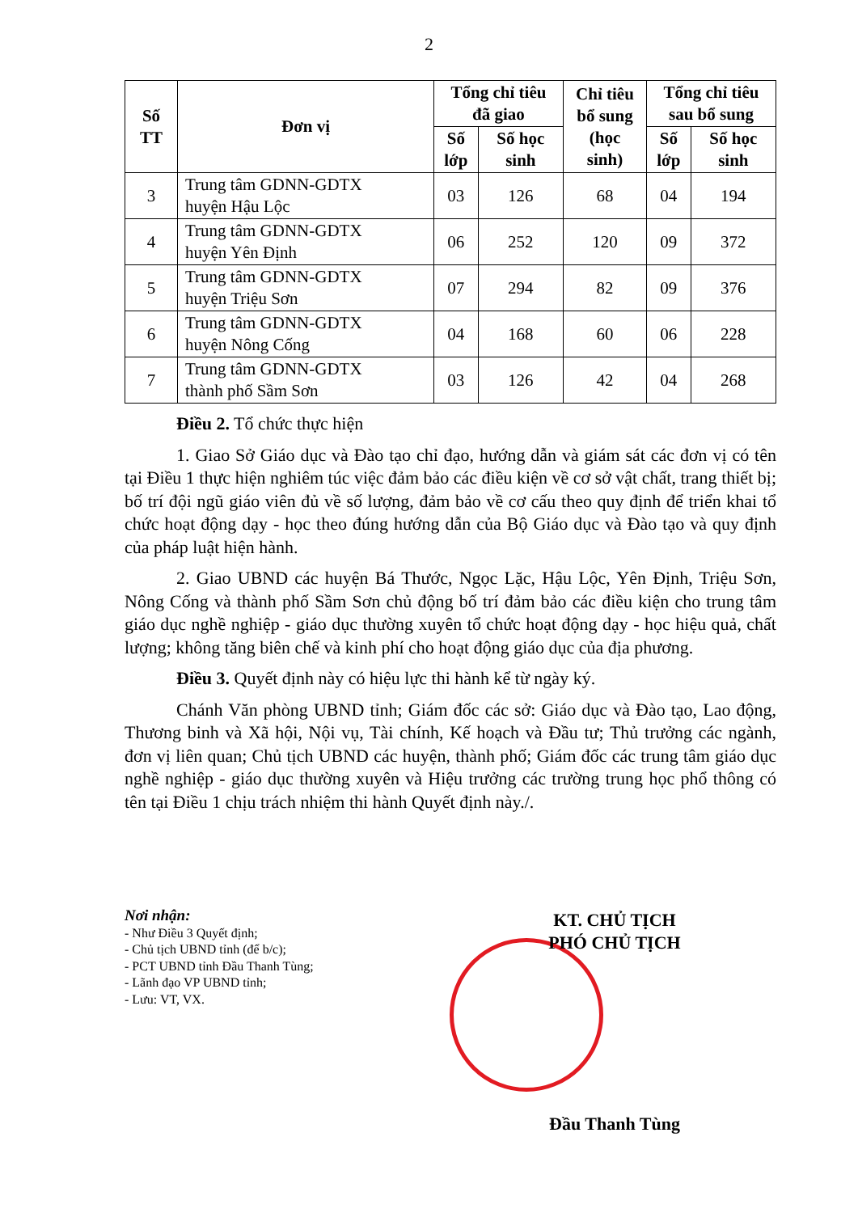2
| Số TT | Đơn vị | Tổng chỉ tiêu đã giao | | Chỉ tiêu bổ sung (học sinh) | Tổng chỉ tiêu sau bổ sung | |
| --- | --- | --- | --- | --- | --- | --- |
| | | Số lớp | Số học sinh | | Số lớp | Số học sinh |
| 3 | Trung tâm GDNN-GDTX huyện Hậu Lộc | 03 | 126 | 68 | 04 | 194 |
| 4 | Trung tâm GDNN-GDTX huyện Yên Định | 06 | 252 | 120 | 09 | 372 |
| 5 | Trung tâm GDNN-GDTX huyện Triệu Sơn | 07 | 294 | 82 | 09 | 376 |
| 6 | Trung tâm GDNN-GDTX huyện Nông Cống | 04 | 168 | 60 | 06 | 228 |
| 7 | Trung tâm GDNN-GDTX thành phố Sầm Sơn | 03 | 126 | 42 | 04 | 268 |
Điều 2. Tổ chức thực hiện
1. Giao Sở Giáo dục và Đào tạo chỉ đạo, hướng dẫn và giám sát các đơn vị có tên tại Điều 1 thực hiện nghiêm túc việc đảm bảo các điều kiện về cơ sở vật chất, trang thiết bị; bố trí đội ngũ giáo viên đủ về số lượng, đảm bảo về cơ cấu theo quy định để triển khai tổ chức hoạt động dạy - học theo đúng hướng dẫn của Bộ Giáo dục và Đào tạo và quy định của pháp luật hiện hành.
2. Giao UBND các huyện Bá Thước, Ngọc Lặc, Hậu Lộc, Yên Định, Triệu Sơn, Nông Cống và thành phố Sầm Sơn chủ động bố trí đảm bảo các điều kiện cho trung tâm giáo dục nghề nghiệp - giáo dục thường xuyên tổ chức hoạt động dạy - học hiệu quả, chất lượng; không tăng biên chế và kinh phí cho hoạt động giáo dục của địa phương.
Điều 3. Quyết định này có hiệu lực thi hành kể từ ngày ký.
Chánh Văn phòng UBND tỉnh; Giám đốc các sở: Giáo dục và Đào tạo, Lao động, Thương binh và Xã hội, Nội vụ, Tài chính, Kế hoạch và Đầu tư; Thủ trưởng các ngành, đơn vị liên quan; Chủ tịch UBND các huyện, thành phố; Giám đốc các trung tâm giáo dục nghề nghiệp - giáo dục thường xuyên và Hiệu trưởng các trường trung học phổ thông có tên tại Điều 1 chịu trách nhiệm thi hành Quyết định này./.
Nơi nhận:
- Như Điều 3 Quyết định;
- Chủ tịch UBND tỉnh (để b/c);
- PCT UBND tỉnh Đầu Thanh Tùng;
- Lãnh đạo VP UBND tỉnh;
- Lưu: VT, VX.
KT. CHỦ TỊCH
PHÓ CHỦ TỊCH
Đầu Thanh Tùng